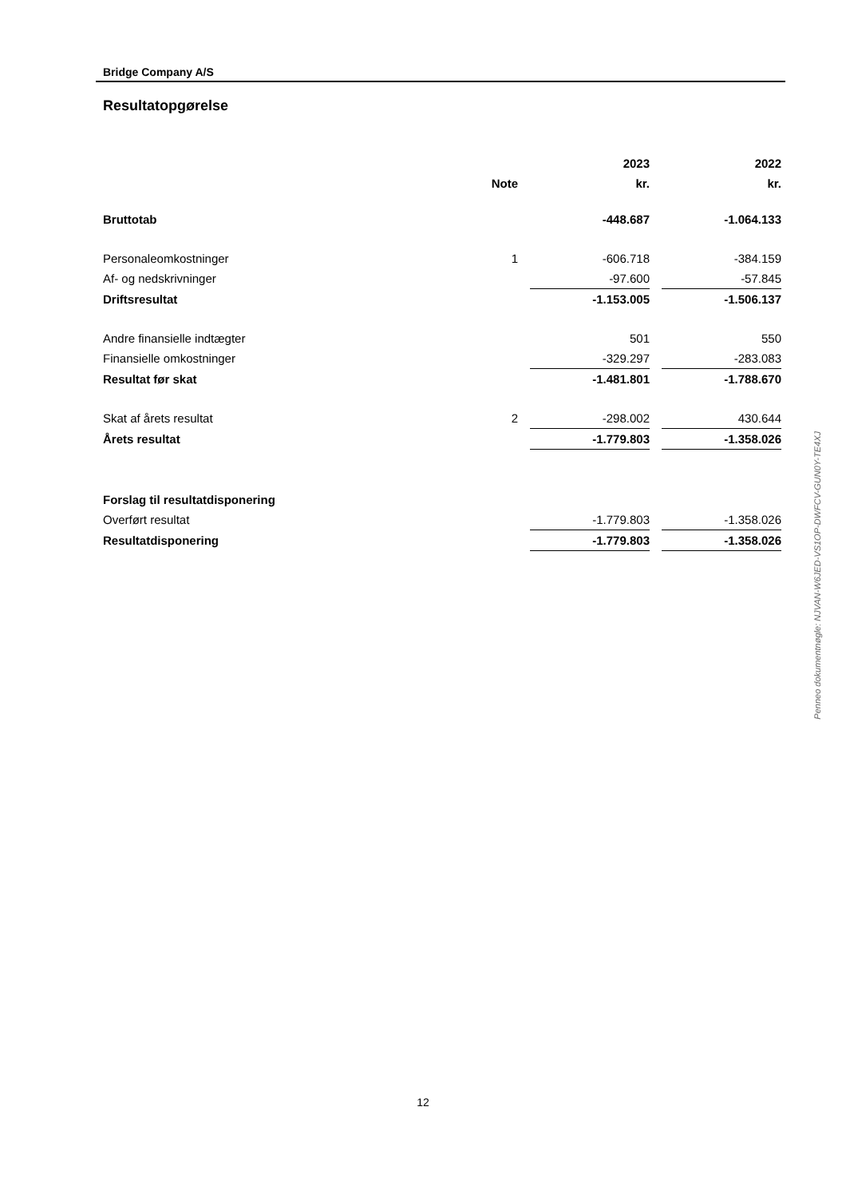Bridge Company A/S
Resultatopgørelse
| | | | 2023 | | 2022 |
| | Note | | kr. | | kr. |
| Bruttotab | | | -448.687 | | -1.064.133 |
| Personaleomkostninger | 1 | | -606.718 | | -384.159 |
| Af- og nedskrivninger | | | -97.600 | | -57.845 |
| Driftsresultat | | | -1.153.005 | | -1.506.137 |
| Andre finansielle indtægter | | | 501 | | 550 |
| Finansielle omkostninger | | | -329.297 | | -283.083 |
| Resultat før skat | | | -1.481.801 | | -1.788.670 |
| Skat af årets resultat | 2 | | -298.002 | | 430.644 |
| Årets resultat | | | -1.779.803 | | -1.358.026 |
| Forslag til resultatdisponering | | | | | |
| Overført resultat | | | -1.779.803 | | -1.358.026 |
| Resultatdisponering | | | -1.779.803 | | -1.358.026 |
Penneo dokumentnøgle: NJVAN-W6JED-VS1OP-DWFCV-GUN0Y-TE4XJ
12